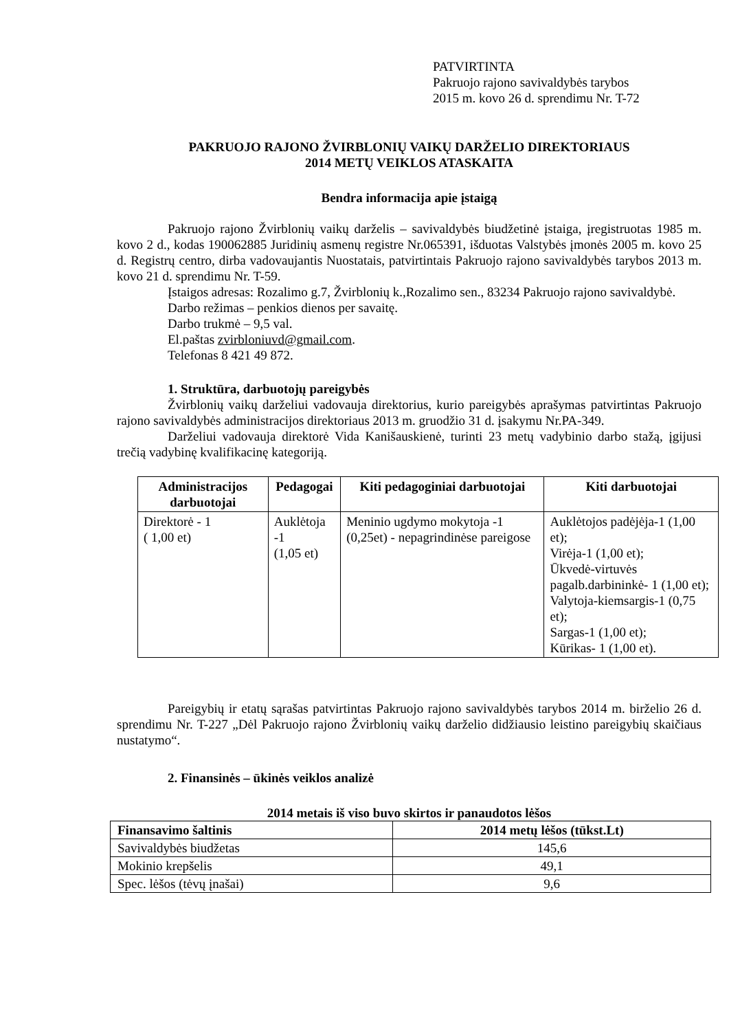PATVIRTINTA
Pakruojo rajono savivaldybės tarybos
2015 m. kovo 26 d. sprendimu Nr. T-72
PAKRUOJO RAJONO ŽVIRBLONIŲ VAIKŲ DARŽELIO DIREKTORIAUS
2014 METŲ VEIKLOS ATASKAITA
Bendra informacija apie įstaigą
Pakruojo rajono Žvirblonių vaikų darželis – savivaldybės biudžetinė įstaiga, įregistruotas 1985 m. kovo 2 d., kodas 190062885 Juridinių asmenų registre Nr.065391, išduotas Valstybės įmonės 2005 m. kovo 25 d. Registrų centro, dirba vadovaujantis Nuostatais, patvirtintais Pakruojo rajono savivaldybės tarybos 2013 m. kovo 21 d. sprendimu Nr. T-59.
Įstaigos adresas: Rozalimo g.7, Žvirblonių k.,Rozalimo sen., 83234 Pakruojo rajono savivaldybė.
Darbo režimas – penkios dienos per savaitę.
Darbo trukmė – 9,5 val.
El.paštas zvirbloniuvd@gmail.com.
Telefonas 8 421 49 872.
1. Struktūra, darbuotojų pareigybės
Žvirblonių vaikų darželiui vadovauja direktorius, kurio pareigybės aprašymas patvirtintas Pakruojo rajono savivaldybės administracijos direktoriaus 2013 m. gruodžio 31 d. įsakymu Nr.PA-349.
Darželiui vadovauja direktorė Vida Kanišauskienė, turinti 23 metų vadybinio darbo stažą, įgijusi trečią vadybinę kvalifikacinę kategoriją.
| Administracijos darbuotojai | Pedagogai | Kiti pedagoginiai darbuotojai | Kiti darbuotojai |
| --- | --- | --- | --- |
| Direktorė - 1 ( 1,00 et) | Auklėtoja -1 (1,05 et) | Meninio ugdymo mokytoja -1 (0,25et) - nepagrindinėse pareigose | Auklėtojos padėjėja-1 (1,00 et); Virėja-1 (1,00 et); Ūkvedė-virtuvės pagalb.darbininkė- 1 (1,00 et); Valytoja-kiemsargis-1 (0,75 et); Sargas-1 (1,00 et); Kūrikas- 1 (1,00 et). |
Pareigybių ir etatų sąrašas patvirtintas Pakruojo rajono savivaldybės tarybos 2014 m. birželio 26 d. sprendimu Nr. T-227 „Dėl Pakruojo rajono Žvirblonių vaikų darželio didžiausio leistino pareigybių skaičiaus nustatymo“.
2. Finansinės – ūkinės veiklos analizė
2014 metais iš viso buvo skirtos ir panaudotos lėšos
| Finansavimo šaltinis | 2014 metų lėšos (tūkst.Lt) |
| --- | --- |
| Savivaldybės biudžetas | 145,6 |
| Mokinio krepšelis | 49,1 |
| Spec. lėšos (tėvų įnašai) | 9,6 |